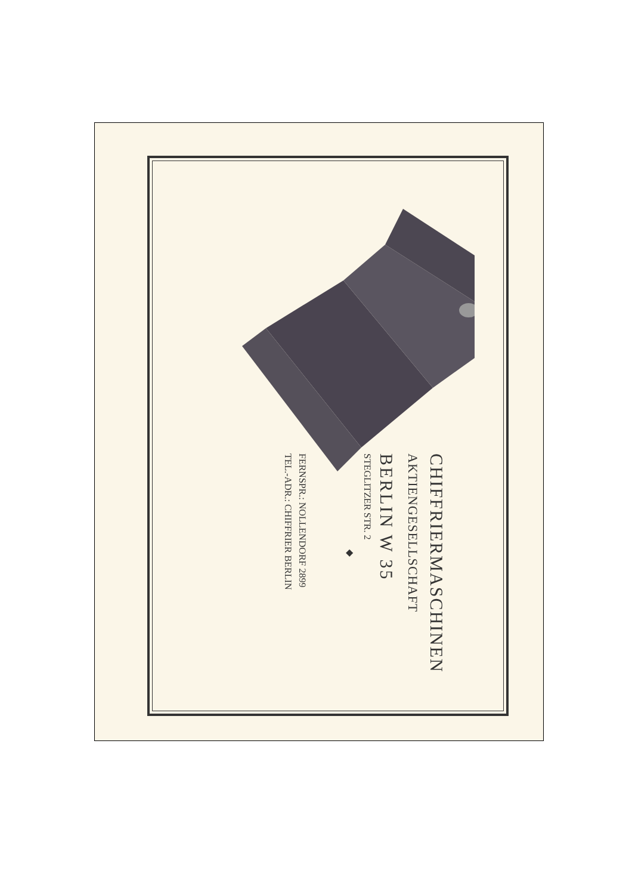CHIFFRIERMASCHINEN
AKTIENGESELLSCHAFT
BERLIN W 35
STEGLITZER STR. 2
◆
FERNSPR.: NOLLENDORF 2899
TEL.-ADR.: CHIFFRIER BERLIN